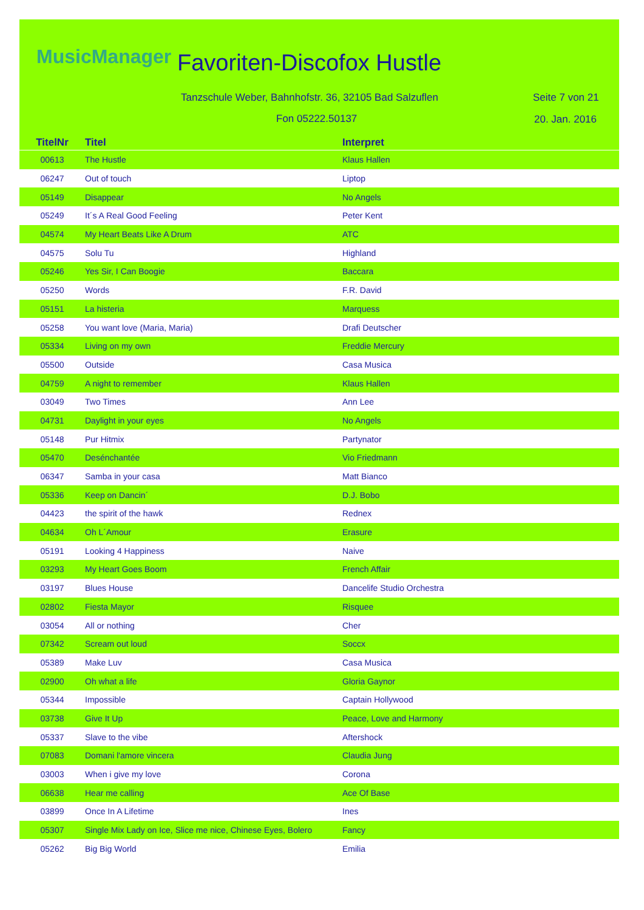MusicManager Favoriten-Discofox Hustle
Tanzschule Weber, Bahnhofstr. 36, 32105 Bad Salzuflen
Seite 7 von 21
Fon 05222.50137 20. Jan. 2016
| TitelNr | Titel | Interpret |
| --- | --- | --- |
| 00613 | The Hustle | Klaus Hallen |
| 06247 | Out of touch | Liptop |
| 05149 | Disappear | No Angels |
| 05249 | It´s A Real Good Feeling | Peter Kent |
| 04574 | My Heart Beats Like A Drum | ATC |
| 04575 | Solu Tu | Highland |
| 05246 | Yes Sir, I Can Boogie | Baccara |
| 05250 | Words | F.R. David |
| 05151 | La histeria | Marquess |
| 05258 | You want love (Maria, Maria) | Drafi Deutscher |
| 05334 | Living on my own | Freddie Mercury |
| 05500 | Outside | Casa Musica |
| 04759 | A night to remember | Klaus Hallen |
| 03049 | Two Times | Ann Lee |
| 04731 | Daylight in your eyes | No Angels |
| 05148 | Pur Hitmix | Partynator |
| 05470 | Desénchantée | Vio Friedmann |
| 06347 | Samba in your casa | Matt Bianco |
| 05336 | Keep on Dancin´ | D.J. Bobo |
| 04423 | the spirit of the hawk | Rednex |
| 04634 | Oh L´Amour | Erasure |
| 05191 | Looking 4 Happiness | Naive |
| 03293 | My Heart Goes Boom | French Affair |
| 03197 | Blues House | Dancelife Studio Orchestra |
| 02802 | Fiesta Mayor | Risquee |
| 03054 | All or nothing | Cher |
| 07342 | Scream out loud | Soccx |
| 05389 | Make Luv | Casa Musica |
| 02900 | Oh what a life | Gloria Gaynor |
| 05344 | Impossible | Captain Hollywood |
| 03738 | Give It Up | Peace, Love and Harmony |
| 05337 | Slave to the vibe | Aftershock |
| 07083 | Domani l'amore vincera | Claudia Jung |
| 03003 | When i give my love | Corona |
| 06638 | Hear me calling | Ace Of Base |
| 03899 | Once In A Lifetime | Ines |
| 05307 | Single Mix Lady on Ice, Slice me nice, Chinese Eyes, Bolero | Fancy |
| 05262 | Big Big World | Emilia |